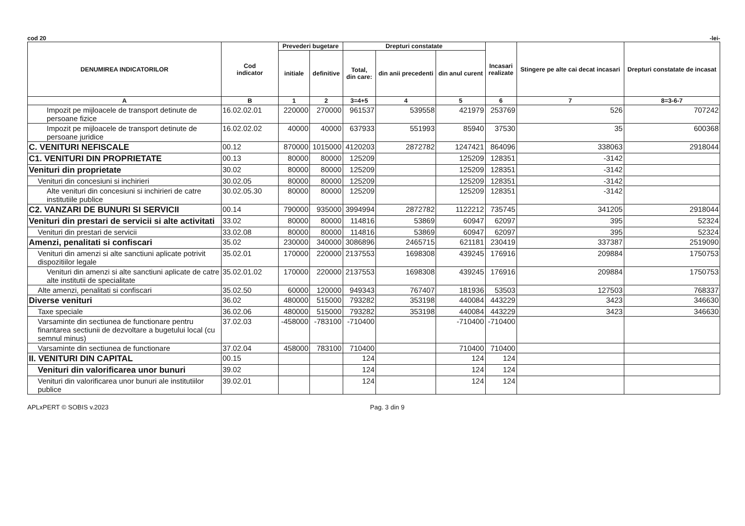cod 20 -lei-
| DENUMIREA INDICATORILOR | Cod indicator | Prevederi bugetare | | Drepturi constatate | | | Incasari realizate | Stingere pe alte cai decat incasari | Drepturi constatate de incasat |
| --- | --- | --- | --- | --- | --- | --- | --- | --- | --- |
| | | initiale | definitive | Total, din care: | din anii precedenti | din anul curent | | | |
| A | B | 1 | 2 | 3=4+5 | 4 | 5 | 6 | 7 | 8=3-6-7 |
| Impozit pe mijloacele de transport detinute de persoane fizice | 16.02.02.01 | 220000 | 270000 | 961537 | 539558 | 421979 | 253769 | 526 | 707242 |
| Impozit pe mijloacele de transport detinute de persoane juridice | 16.02.02.02 | 40000 | 40000 | 637933 | 551993 | 85940 | 37530 | 35 | 600368 |
| C. VENITURI NEFISCALE | 00.12 | 870000 | 1015000 | 4120203 | 2872782 | 1247421 | 864096 | 338063 | 2918044 |
| C1. VENITURI DIN PROPRIETATE | 00.13 | 80000 | 80000 | 125209 | | 125209 | 128351 | -3142 | |
| Venituri din proprietate | 30.02 | 80000 | 80000 | 125209 | | 125209 | 128351 | -3142 | |
| Venituri din concesiuni si inchirieri | 30.02.05 | 80000 | 80000 | 125209 | | 125209 | 128351 | -3142 | |
| Alte venituri din concesiuni si inchirieri de catre institutiile publice | 30.02.05.30 | 80000 | 80000 | 125209 | | 125209 | 128351 | -3142 | |
| C2. VANZARI DE BUNURI SI SERVICII | 00.14 | 790000 | 935000 | 3994994 | 2872782 | 1122212 | 735745 | 341205 | 2918044 |
| Venituri din prestari de servicii si alte activitati | 33.02 | 80000 | 80000 | 114816 | 53869 | 60947 | 62097 | 395 | 52324 |
| Venituri din prestari de servicii | 33.02.08 | 80000 | 80000 | 114816 | 53869 | 60947 | 62097 | 395 | 52324 |
| Amenzi, penalitati si confiscari | 35.02 | 230000 | 340000 | 3086896 | 2465715 | 621181 | 230419 | 337387 | 2519090 |
| Venituri din amenzi si alte sanctiuni aplicate potrivit dispozitiilor legale | 35.02.01 | 170000 | 220000 | 2137553 | 1698308 | 439245 | 176916 | 209884 | 1750753 |
| Venituri din amenzi si alte sanctiuni aplicate de catre alte institutii de specialitate | 35.02.01.02 | 170000 | 220000 | 2137553 | 1698308 | 439245 | 176916 | 209884 | 1750753 |
| Alte amenzi, penalitati si confiscari | 35.02.50 | 60000 | 120000 | 949343 | 767407 | 181936 | 53503 | 127503 | 768337 |
| Diverse venituri | 36.02 | 480000 | 515000 | 793282 | 353198 | 440084 | 443229 | 3423 | 346630 |
| Taxe speciale | 36.02.06 | 480000 | 515000 | 793282 | 353198 | 440084 | 443229 | 3423 | 346630 |
| Varsaminte din sectiunea de functionare pentru finantarea sectiunii de dezvoltare a bugetului local (cu semnul minus) | 37.02.03 | -458000 | -783100 | -710400 | | -710400 | -710400 | | |
| Varsaminte din sectiunea de functionare | 37.02.04 | 458000 | 783100 | 710400 | | 710400 | 710400 | | |
| II. VENITURI DIN CAPITAL | 00.15 | | | 124 | | 124 | 124 | | |
| Venituri din valorificarea unor bunuri | 39.02 | | | 124 | | 124 | 124 | | |
| Venituri din valorificarea unor bunuri ale institutiilor publice | 39.02.01 | | | 124 | | 124 | 124 | | |
APLxPERT © SOBIS v.2023 Pag. 3 din 9